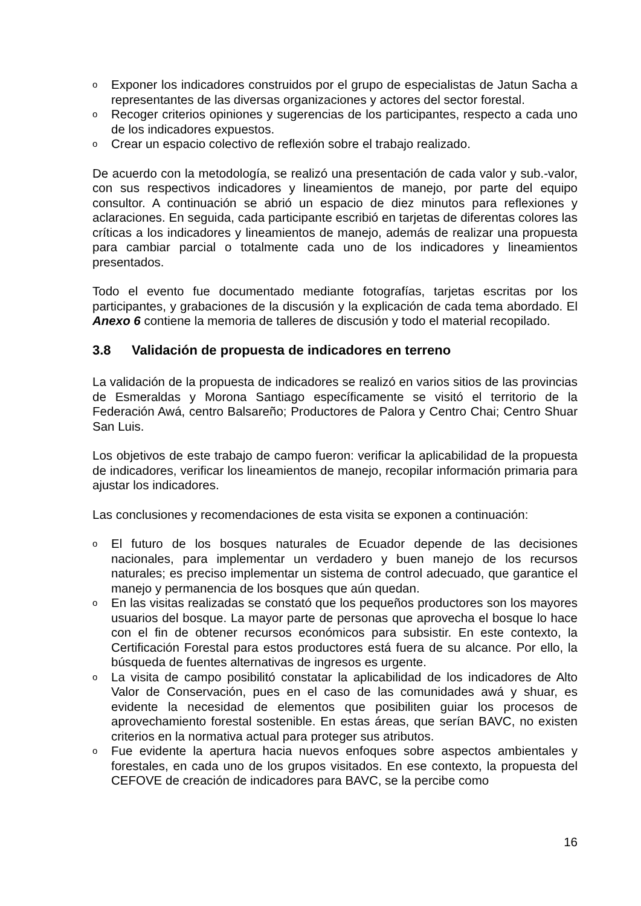o Exponer los indicadores construidos por el grupo de especialistas de Jatun Sacha a representantes de las diversas organizaciones y actores del sector forestal.
o Recoger criterios opiniones y sugerencias de los participantes, respecto a cada uno de los indicadores expuestos.
o Crear un espacio colectivo de reflexión sobre el trabajo realizado.
De acuerdo con la metodología, se realizó una presentación de cada valor y sub.-valor, con sus respectivos indicadores y lineamientos de manejo, por parte del equipo consultor. A continuación se abrió un espacio de diez minutos para reflexiones y aclaraciones. En seguida, cada participante escribió en tarjetas de diferentas colores las críticas a los indicadores y lineamientos de manejo, además de realizar una propuesta para cambiar parcial o totalmente cada uno de los indicadores y lineamientos presentados.
Todo el evento fue documentado mediante fotografías, tarjetas escritas por los participantes, y grabaciones de la discusión y la explicación de cada tema abordado. El Anexo 6 contiene la memoria de talleres de discusión y todo el material recopilado.
3.8 Validación de propuesta de indicadores en terreno
La validación de la propuesta de indicadores se realizó en varios sitios de las provincias de Esmeraldas y Morona Santiago específicamente se visitó el territorio de la Federación Awá, centro Balsareño; Productores de Palora y Centro Chai; Centro Shuar San Luis.
Los objetivos de este trabajo de campo fueron: verificar la aplicabilidad de la propuesta de indicadores, verificar los lineamientos de manejo, recopilar información primaria para ajustar los indicadores.
Las conclusiones y recomendaciones de esta visita se exponen a continuación:
o El futuro de los bosques naturales de Ecuador depende de las decisiones nacionales, para implementar un verdadero y buen manejo de los recursos naturales; es preciso implementar un sistema de control adecuado, que garantice el manejo y permanencia de los bosques que aún quedan.
o En las visitas realizadas se constató que los pequeños productores son los mayores usuarios del bosque. La mayor parte de personas que aprovecha el bosque lo hace con el fin de obtener recursos económicos para subsistir. En este contexto, la Certificación Forestal para estos productores está fuera de su alcance. Por ello, la búsqueda de fuentes alternativas de ingresos es urgente.
o La visita de campo posibilitó constatar la aplicabilidad de los indicadores de Alto Valor de Conservación, pues en el caso de las comunidades awá y shuar, es evidente la necesidad de elementos que posibiliten guiar los procesos de aprovechamiento forestal sostenible. En estas áreas, que serían BAVC, no existen criterios en la normativa actual para proteger sus atributos.
o Fue evidente la apertura hacia nuevos enfoques sobre aspectos ambientales y forestales, en cada uno de los grupos visitados. En ese contexto, la propuesta del CEFOVE de creación de indicadores para BAVC, se la percibe como
16